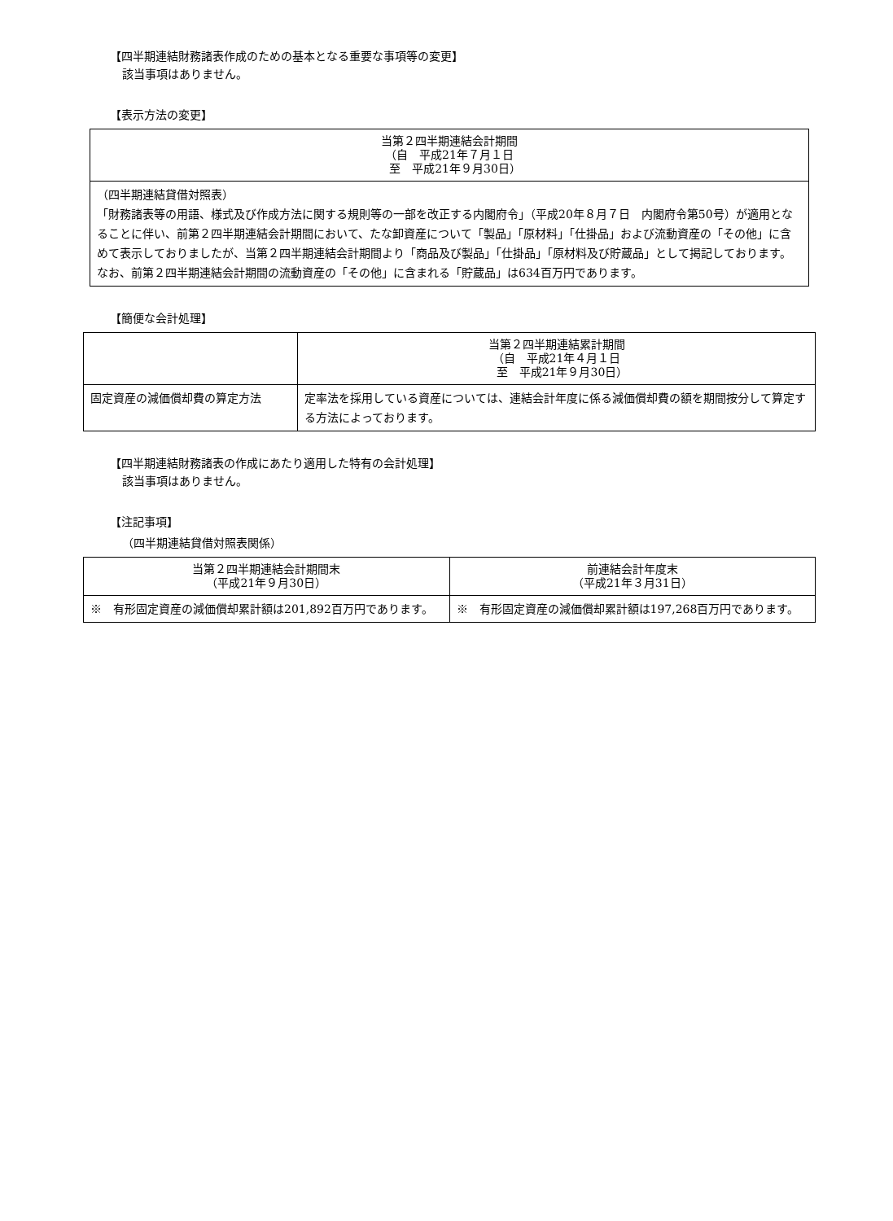【四半期連結財務諸表作成のための基本となる重要な事項等の変更】
該当事項はありません。
【表示方法の変更】
| 当第２四半期連結会計期間 （自 平成21年７月１日 至 平成21年９月30日） |
| --- |
| （四半期連結貸借対照表） 「財務諸表等の用語、様式及び作成方法に関する規則等の一部を改正する内閣府令」（平成20年８月７日 内閣府令第50号）が適用となることに伴い、前第２四半期連結会計期間において、たな卸資産について「製品」「原材料」「仕掛品」および流動資産の「その他」に含めて表示しておりましたが、当第２四半期連結会計期間より「商品及び製品」「仕掛品」「原材料及び貯蔵品」として掲記しております。 なお、前第２四半期連結会計期間の流動資産の「その他」に含まれる「貯蔵品」は634百万円であります。 |
【簡便な会計処理】
| | 当第２四半期連結累計期間 （自 平成21年４月１日 至 平成21年９月30日） |
| --- | --- |
| 固定資産の減価償却費の算定方法 | 定率法を採用している資産については、連結会計年度に係る減価償却費の額を期間按分して算定する方法によっております。 |
【四半期連結財務諸表の作成にあたり適用した特有の会計処理】
該当事項はありません。
【注記事項】
（四半期連結貸借対照表関係）
| 当第２四半期連結会計期間末 （平成21年９月30日） | 前連結会計年度末 （平成21年３月31日） |
| --- | --- |
| ※ 有形固定資産の減価償却累計額は201,892百万円であります。 | ※ 有形固定資産の減価償却累計額は197,268百万円であります。 |